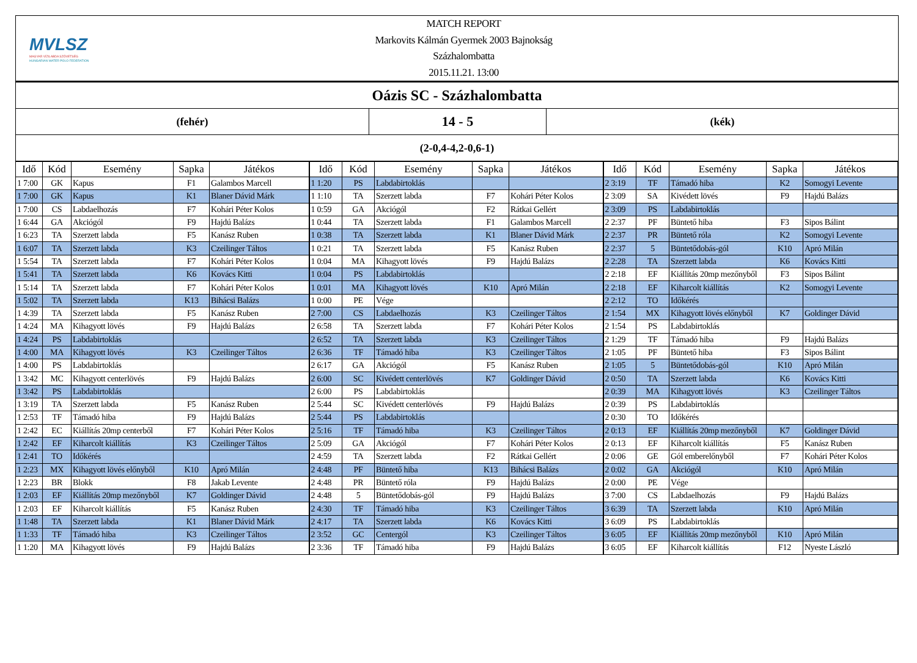MVLSZ
MAGYAR VÍZILABDA SZÖVETSÉG
HUNGARIAN WATER POLO FEDERATION
MATCH REPORT
Markovits Kálmán Gyermek 2003 Bajnokság
Százhalombatta
2015.11.21. 13:00
Oázis SC - Százhalombatta
(fehér)
14 - 5
(kék)
(2-0,4-4,2-0,6-1)
| Idő | Kód | Esemény | Sapka | Játékos | Idő | Kód | Esemény | Sapka | Játékos | Idő | Kód | Esemény | Sapka | Játékos |
| --- | --- | --- | --- | --- | --- | --- | --- | --- | --- | --- | --- | --- | --- | --- |
| 1 7:00 | GK | Kapus | F1 | Galambos Marcell | 1 1:20 | PS | Labdabirtoklás | | | 2 3:19 | TF | Támadó hiba | K2 | Somogyi Levente |
| 1 7:00 | GK | Kapus | K1 | Blaner Dávid Márk | 1 1:10 | TA | Szerzett labda | F7 | Kohári Péter Kolos | 2 3:09 | SA | Kivédett lövés | F9 | Hajdú Balázs |
| 1 7:00 | CS | Labdaelhozás | F7 | Kohári Péter Kolos | 1 0:59 | GA | Akciógól | F2 | Rátkai Gellért | 2 3:09 | PS | Labdabirtoklás | | |
| 1 6:44 | GA | Akciógól | F9 | Hajdú Balázs | 1 0:44 | TA | Szerzett labda | F1 | Galambos Marcell | 2 2:37 | PF | Büntető hiba | F3 | Sipos Bálint |
| 1 6:23 | TA | Szerzett labda | F5 | Kanász Ruben | 1 0:38 | TA | Szerzett labda | K1 | Blaner Dávid Márk | 2 2:37 | PR | Büntető róla | K2 | Somogyi Levente |
| 1 6:07 | TA | Szerzett labda | K3 | Czeilinger Táltos | 1 0:21 | TA | Szerzett labda | F5 | Kanász Ruben | 2 2:37 | 5 | Büntetődobás-gól | K10 | Apró Milán |
| 1 5:54 | TA | Szerzett labda | F7 | Kohári Péter Kolos | 1 0:04 | MA | Kihagyott lövés | F9 | Hajdú Balázs | 2 2:28 | TA | Szerzett labda | K6 | Kovács Kitti |
| 1 5:41 | TA | Szerzett labda | K6 | Kovács Kitti | 1 0:04 | PS | Labdabirtoklás | | | 2 2:18 | EF | Kiállítás 20mp mezőnyből | F3 | Sipos Bálint |
| 1 5:14 | TA | Szerzett labda | F7 | Kohári Péter Kolos | 1 0:01 | MA | Kihagyott lövés | K10 | Apró Milán | 2 2:18 | EF | Kiharcolt kiállítás | K2 | Somogyi Levente |
| 1 5:02 | TA | Szerzett labda | K13 | Bihácsi Balázs | 1 0:00 | PE | Vége | | | 2 2:12 | TO | Időkérés | | |
| 1 4:39 | TA | Szerzett labda | F5 | Kanász Ruben | 2 7:00 | CS | Labdaelhozás | K3 | Czeilinger Táltos | 2 1:54 | MX | Kihagyott lövés előnyből | K7 | Goldinger Dávid |
| 1 4:24 | MA | Kihagyott lövés | F9 | Hajdú Balázs | 2 6:58 | TA | Szerzett labda | F7 | Kohári Péter Kolos | 2 1:54 | PS | Labdabirtoklás | | |
| 1 4:24 | PS | Labdabirtoklás | | | 2 6:52 | TA | Szerzett labda | K3 | Czeilinger Táltos | 2 1:29 | TF | Támadó hiba | F9 | Hajdú Balázs |
| 1 4:00 | MA | Kihagyott lövés | K3 | Czeilinger Táltos | 2 6:36 | TF | Támadó hiba | K3 | Czeilinger Táltos | 2 1:05 | PF | Büntető hiba | F3 | Sipos Bálint |
| 1 4:00 | PS | Labdabirtoklás | | | 2 6:17 | GA | Akciógól | F5 | Kanász Ruben | 2 1:05 | 5 | Büntetődobás-gól | K10 | Apró Milán |
| 1 3:42 | MC | Kihagyott centerlövés | F9 | Hajdú Balázs | 2 6:00 | SC | Kivédett centerlövés | K7 | Goldinger Dávid | 2 0:50 | TA | Szerzett labda | K6 | Kovács Kitti |
| 1 3:42 | PS | Labdabirtoklás | | | 2 6:00 | PS | Labdabirtoklás | | | 2 0:39 | MA | Kihagyott lövés | K3 | Czeilinger Táltos |
| 1 3:19 | TA | Szerzett labda | F5 | Kanász Ruben | 2 5:44 | SC | Kivédett centerlövés | F9 | Hajdú Balázs | 2 0:39 | PS | Labdabirtoklás | | |
| 1 2:53 | TF | Támadó hiba | F9 | Hajdú Balázs | 2 5:44 | PS | Labdabirtoklás | | | 2 0:30 | TO | Időkérés | | |
| 1 2:42 | EC | Kiállítás 20mp centerből | F7 | Kohári Péter Kolos | 2 5:16 | TF | Támadó hiba | K3 | Czeilinger Táltos | 2 0:13 | EF | Kiállítás 20mp mezőnyből | K7 | Goldinger Dávid |
| 1 2:42 | EF | Kiharcolt kiállítás | K3 | Czeilinger Táltos | 2 5:09 | GA | Akciógól | F7 | Kohári Péter Kolos | 2 0:13 | EF | Kiharcolt kiállítás | F5 | Kanász Ruben |
| 1 2:41 | TO | Időkérés | | | 2 4:59 | TA | Szerzett labda | F2 | Rátkai Gellért | 2 0:06 | GE | Gól emberelőnyből | F7 | Kohári Péter Kolos |
| 1 2:23 | MX | Kihagyott lövés előnyből | K10 | Apró Milán | 2 4:48 | PF | Büntető hiba | K13 | Bihácsi Balázs | 2 0:02 | GA | Akciógól | K10 | Apró Milán |
| 1 2:23 | BR | Blokk | F8 | Jakab Levente | 2 4:48 | PR | Büntető róla | F9 | Hajdú Balázs | 2 0:00 | PE | Vége | | |
| 1 2:03 | EF | Kiállítás 20mp mezőnyből | K7 | Goldinger Dávid | 2 4:48 | 5 | Büntetődobás-gól | F9 | Hajdú Balázs | 3 7:00 | CS | Labdaelhozás | F9 | Hajdú Balázs |
| 1 2:03 | EF | Kiharcolt kiállítás | F5 | Kanász Ruben | 2 4:30 | TF | Támadó hiba | K3 | Czeilinger Táltos | 3 6:39 | TA | Szerzett labda | K10 | Apró Milán |
| 1 1:48 | TA | Szerzett labda | K1 | Blaner Dávid Márk | 2 4:17 | TA | Szerzett labda | K6 | Kovács Kitti | 3 6:09 | PS | Labdabirtoklás | | |
| 1 1:33 | TF | Támadó hiba | K3 | Czeilinger Táltos | 2 3:52 | GC | Centergól | K3 | Czeilinger Táltos | 3 6:05 | EF | Kiállítás 20mp mezőnyből | K10 | Apró Milán |
| 1 1:20 | MA | Kihagyott lövés | F9 | Hajdú Balázs | 2 3:36 | TF | Támadó hiba | F9 | Hajdú Balázs | 3 6:05 | EF | Kiharcolt kiállítás | F12 | Nyeste László |